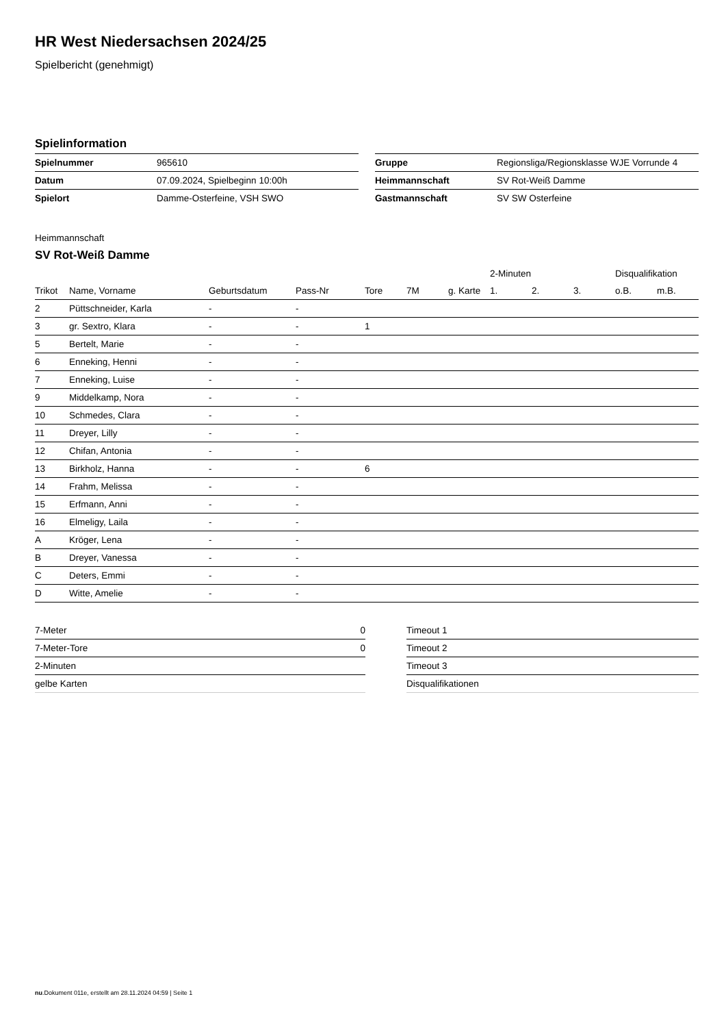HR West Niedersachsen 2024/25
Spielbericht (genehmigt)
Spielinformation
| Spielnummer | 965610 |
| Datum | 07.09.2024, Spielbeginn 10:00h |
| Spielort | Damme-Osterfeine, VSH SWO |
| Gruppe | Regionsliga/Regionsklasse WJE Vorrunde 4 |
| Heimmannschaft | SV Rot-Weiß Damme |
| Gastmannschaft | SV SW Osterfeine |
Heimmannschaft
SV Rot-Weiß Damme
| | | | | | | | 2-Minuten | | | Disqualifikation | |
| --- | --- | --- | --- | --- | --- | --- | --- | --- | --- | --- | --- |
| Trikot | Name, Vorname | Geburtsdatum | Pass-Nr | Tore | 7M | g. Karte | 1. | 2. | 3. | o.B. | m.B. |
| 2 | Püttschneider, Karla | - | - | | | | | | | | |
| 3 | gr. Sextro, Klara | - | - | 1 | | | | | | | |
| 5 | Bertelt, Marie | - | - | | | | | | | | |
| 6 | Enneking, Henni | - | - | | | | | | | | |
| 7 | Enneking, Luise | - | - | | | | | | | | |
| 9 | Middelkamp, Nora | - | - | | | | | | | | |
| 10 | Schmedes, Clara | - | - | | | | | | | | |
| 11 | Dreyer, Lilly | - | - | | | | | | | | |
| 12 | Chifan, Antonia | - | - | | | | | | | | |
| 13 | Birkholz, Hanna | - | - | 6 | | | | | | | |
| 14 | Frahm, Melissa | - | - | | | | | | | | |
| 15 | Erfmann, Anni | - | - | | | | | | | | |
| 16 | Elmeligy, Laila | - | - | | | | | | | | |
| A | Kröger, Lena | - | - | | | | | | | | |
| B | Dreyer, Vanessa | - | - | | | | | | | | |
| C | Deters, Emmi | - | - | | | | | | | | |
| D | Witte, Amelie | - | - | | | | | | | | |
| 7-Meter | 0 |
| 7-Meter-Tore | 0 |
| 2-Minuten | |
| gelbe Karten | |
| Timeout 1 |
| Timeout 2 |
| Timeout 3 |
| Disqualifikationen |
nu.Dokument 011e, erstellt am 28.11.2024 04:59 | Seite 1